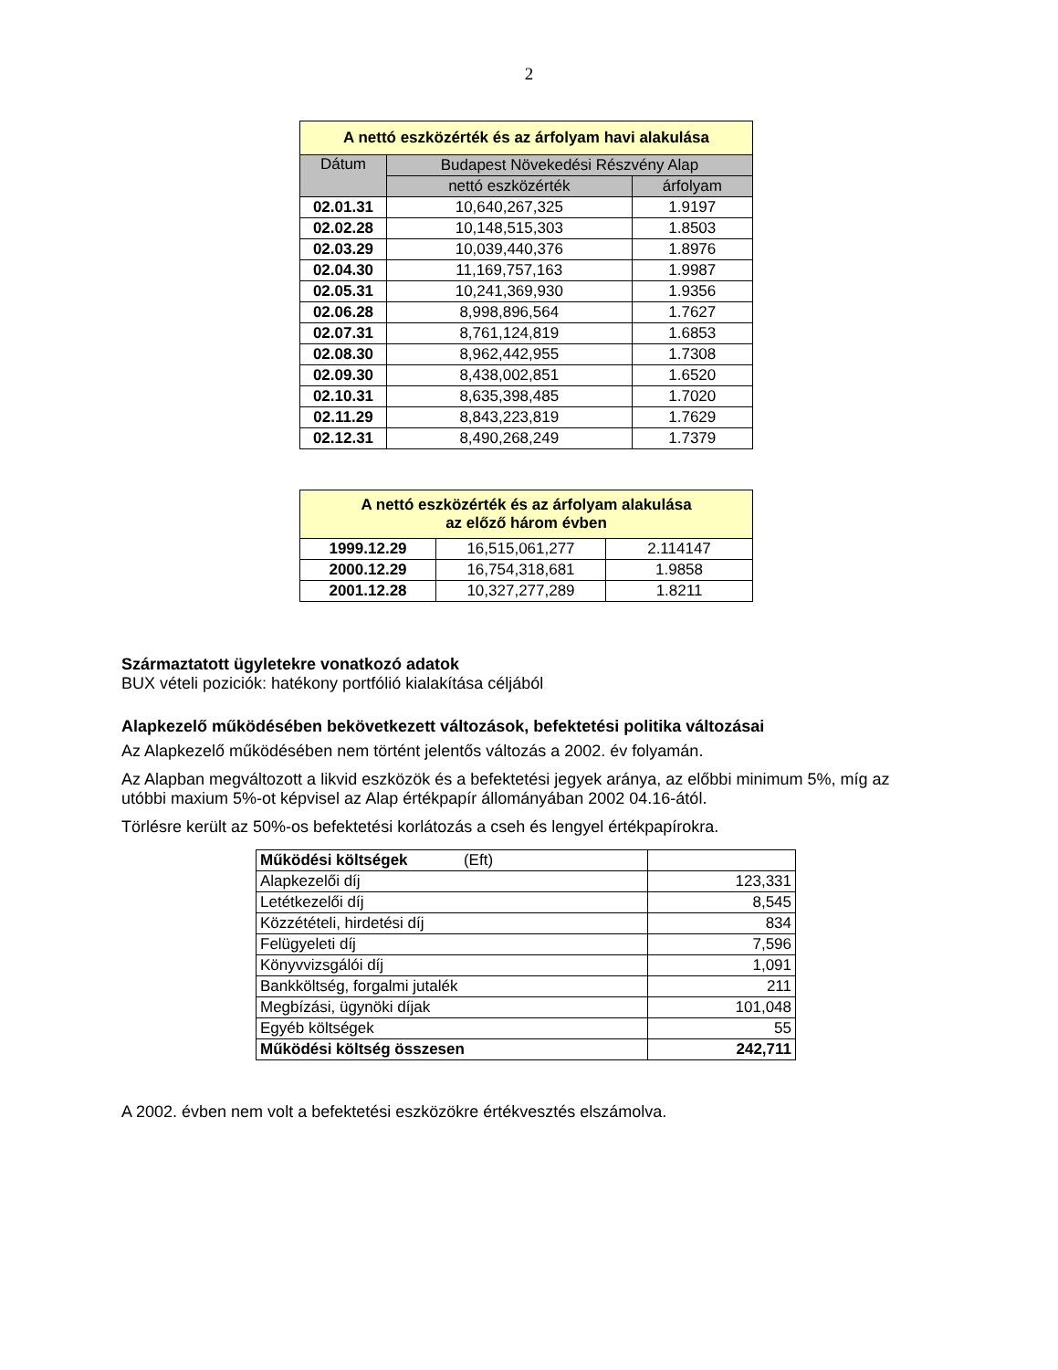2
| A nettó eszközérték és az árfolyam havi alakulása | | |
| --- | --- | --- |
| Dátum | Budapest Növekedési Részvény Alap | |
| | nettó eszközérték | árfolyam |
| 02.01.31 | 10,640,267,325 | 1.9197 |
| 02.02.28 | 10,148,515,303 | 1.8503 |
| 02.03.29 | 10,039,440,376 | 1.8976 |
| 02.04.30 | 11,169,757,163 | 1.9987 |
| 02.05.31 | 10,241,369,930 | 1.9356 |
| 02.06.28 | 8,998,896,564 | 1.7627 |
| 02.07.31 | 8,761,124,819 | 1.6853 |
| 02.08.30 | 8,962,442,955 | 1.7308 |
| 02.09.30 | 8,438,002,851 | 1.6520 |
| 02.10.31 | 8,635,398,485 | 1.7020 |
| 02.11.29 | 8,843,223,819 | 1.7629 |
| 02.12.31 | 8,490,268,249 | 1.7379 |
| A nettó eszközérték és az árfolyam alakulása az előző három évben | | |
| 1999.12.29 | 16,515,061,277 | 2.114147 |
| 2000.12.29 | 16,754,318,681 | 1.9858 |
| 2001.12.28 | 10,327,277,289 | 1.8211 |
Származtatott ügyletekre vonatkozó adatok
BUX vételi poziciók: hatékony portfólió kialakítása céljából
Alapkezelő működésében bekövetkezett változások, befektetési politika változásai
Az Alapkezelő működésében nem történt jelentős változás a 2002. év folyamán.
Az Alapban megváltozott a likvid eszközök és a befektetési jegyek aránya, az előbbi minimum 5%, míg az utóbbi maxium 5%-ot képvisel az Alap értékpapír állományában 2002 04.16-ától.
Törlésre került az 50%-os befektetési korlátozás a cseh és lengyel értékpapírokra.
| Működési költségek (Eft) | |
| Alapkezelői díj | 123,331 |
| Letétkezelői díj | 8,545 |
| Közzétételi, hirdetési díj | 834 |
| Felügyeleti díj | 7,596 |
| Könyvvizsgálói díj | 1,091 |
| Bankköltség, forgalmi jutalék | 211 |
| Megbízási, ügynöki díjak | 101,048 |
| Egyéb költségek | 55 |
| Működési költség összesen | 242,711 |
A 2002. évben nem volt a befektetési eszközökre értékvesztés elszámolva.